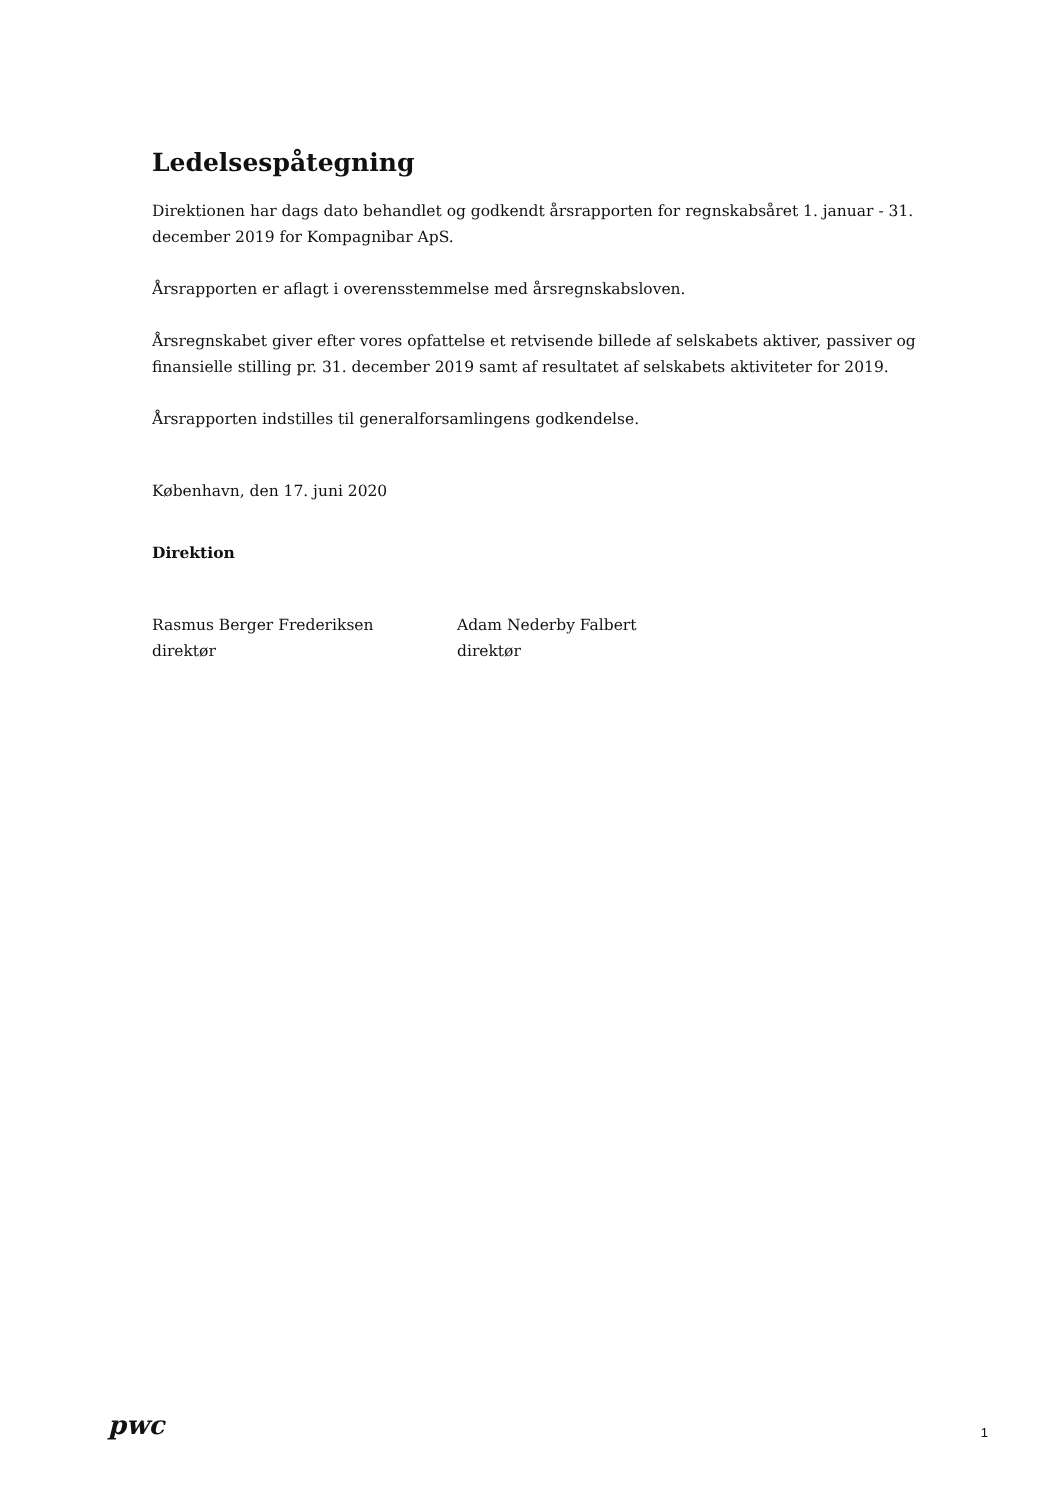Ledelsespåtegning
Direktionen har dags dato behandlet og godkendt årsrapporten for regnskabsåret 1. januar - 31. december 2019 for Kompagnibar ApS.
Årsrapporten er aflagt i overensstemmelse med årsregnskabsloven.
Årsregnskabet giver efter vores opfattelse et retvisende billede af selskabets aktiver, passiver og finansielle stilling pr. 31. december 2019 samt af resultatet af selskabets aktiviteter for 2019.
Årsrapporten indstilles til generalforsamlingens godkendelse.
København, den 17. juni 2020
Direktion
Rasmus Berger Frederiksen
direktør
Adam Nederby Falbert
direktør
pwc 1